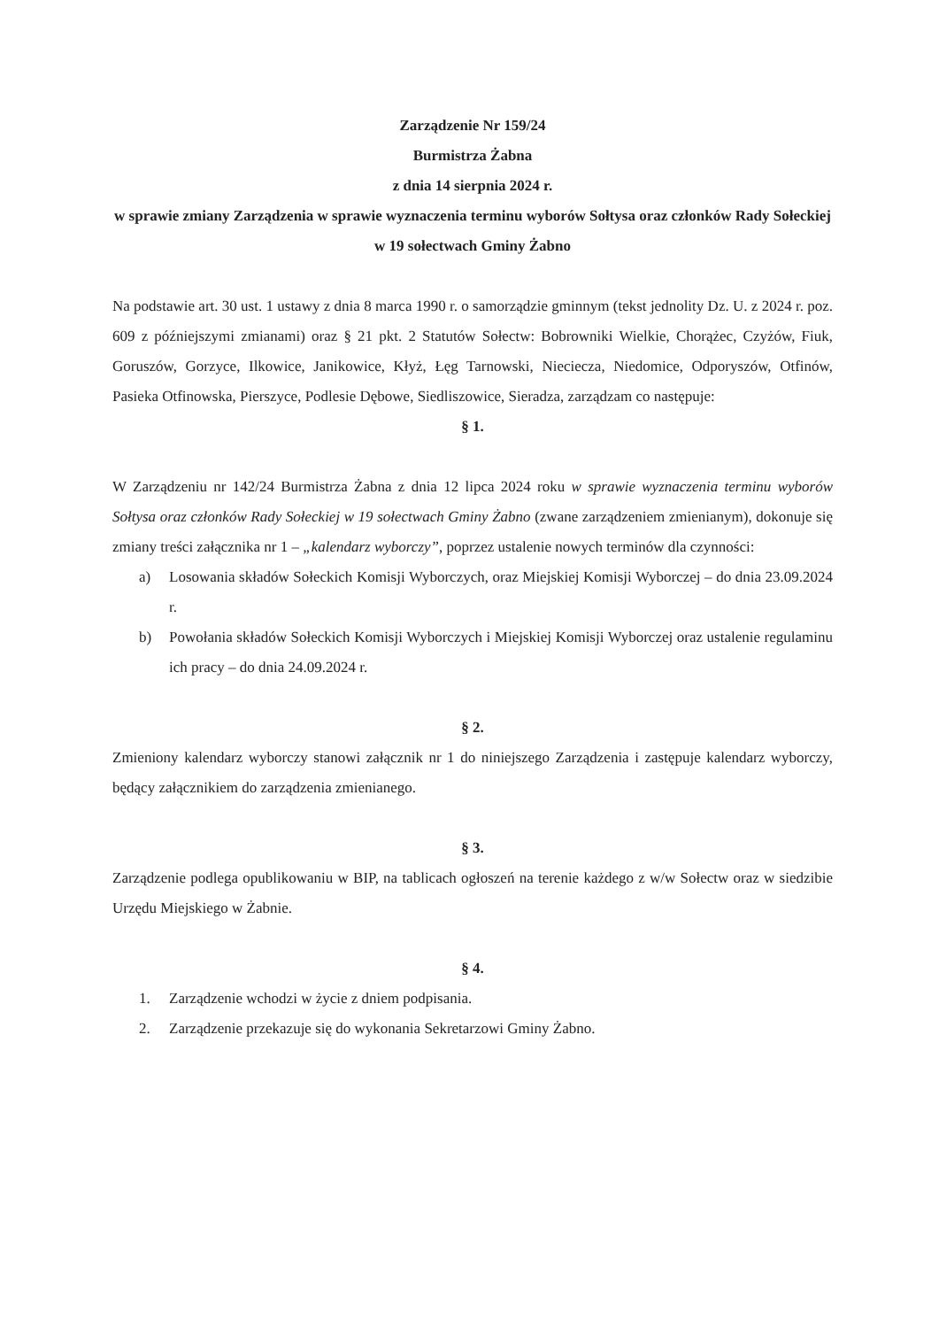Zarządzenie Nr 159/24
Burmistrza Żabna
z dnia 14 sierpnia 2024 r.
w sprawie zmiany Zarządzenia w sprawie wyznaczenia terminu wyborów Sołtysa oraz członków Rady Sołeckiej w 19 sołectwach Gminy Żabno
Na podstawie art. 30 ust. 1 ustawy z dnia 8 marca 1990 r. o samorządzie gminnym (tekst jednolity Dz. U. z 2024 r. poz. 609 z późniejszymi zmianami) oraz § 21 pkt. 2 Statutów Sołectw: Bobrowniki Wielkie, Chorążec, Czyżów, Fiuk, Goruszów, Gorzyce, Ilkowice, Janikowice, Kłyż, Łęg Tarnowski, Nieciecza, Niedomice, Odporyszów, Otfinów, Pasieka Otfinowska, Pierszyce, Podlesie Dębowe, Siedliszowice, Sieradza, zarządzam co następuje:
§ 1.
W Zarządzeniu nr 142/24 Burmistrza Żabna z dnia 12 lipca 2024 roku w sprawie wyznaczenia terminu wyborów Sołtysa oraz członków Rady Sołeckiej w 19 sołectwach Gminy Żabno (zwane zarządzeniem zmienianym), dokonuje się zmiany treści załącznika nr 1 – „kalendarz wyborczy”, poprzez ustalenie nowych terminów dla czynności:
a) Losowania składów Sołeckich Komisji Wyborczych, oraz Miejskiej Komisji Wyborczej – do dnia 23.09.2024 r.
b) Powołania składów Sołeckich Komisji Wyborczych i Miejskiej Komisji Wyborczej oraz ustalenie regulaminu ich pracy – do dnia 24.09.2024 r.
§ 2.
Zmieniony kalendarz wyborczy stanowi załącznik nr 1 do niniejszego Zarządzenia i zastępuje kalendarz wyborczy, będący załącznikiem do zarządzenia zmienianego.
§ 3.
Zarządzenie podlega opublikowaniu w BIP, na tablicach ogłoszeń na terenie każdego z w/w Sołectw oraz w siedzibie Urzędu Miejskiego w Żabnie.
§ 4.
1. Zarządzenie wchodzi w życie z dniem podpisania.
2. Zarządzenie przekazuje się do wykonania Sekretarzowi Gminy Żabno.